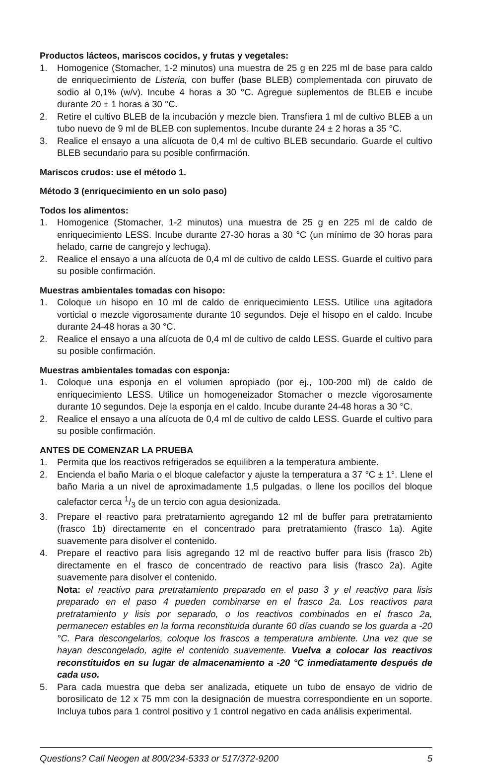Productos lácteos, mariscos cocidos, y frutas y vegetales:
1. Homogenice (Stomacher, 1-2 minutos) una muestra de 25 g en 225 ml de base para caldo de enriquecimiento de Listeria, con buffer (base BLEB) complementada con piruvato de sodio al 0,1% (w/v). Incube 4 horas a 30 °C. Agregue suplementos de BLEB e incube durante 20 ± 1 horas a 30 °C.
2. Retire el cultivo BLEB de la incubación y mezcle bien. Transfiera 1 ml de cultivo BLEB a un tubo nuevo de 9 ml de BLEB con suplementos. Incube durante 24 ± 2 horas a 35 °C.
3. Realice el ensayo a una alícuota de 0,4 ml de cultivo BLEB secundario. Guarde el cultivo BLEB secundario para su posible confirmación.
Mariscos crudos: use el método 1.
Método 3 (enriquecimiento en un solo paso)
Todos los alimentos:
1. Homogenice (Stomacher, 1-2 minutos) una muestra de 25 g en 225 ml de caldo de enriquecimiento LESS. Incube durante 27-30 horas a 30 °C (un mínimo de 30 horas para helado, carne de cangrejo y lechuga).
2. Realice el ensayo a una alícuota de 0,4 ml de cultivo de caldo LESS. Guarde el cultivo para su posible confirmación.
Muestras ambientales tomadas con hisopo:
1. Coloque un hisopo en 10 ml de caldo de enriquecimiento LESS. Utilice una agitadora vorticial o mezcle vigorosamente durante 10 segundos. Deje el hisopo en el caldo. Incube durante 24-48 horas a 30 °C.
2. Realice el ensayo a una alícuota de 0,4 ml de cultivo de caldo LESS. Guarde el cultivo para su posible confirmación.
Muestras ambientales tomadas con esponja:
1. Coloque una esponja en el volumen apropiado (por ej., 100-200 ml) de caldo de enriquecimiento LESS. Utilice un homogeneizador Stomacher o mezcle vigorosamente durante 10 segundos. Deje la esponja en el caldo. Incube durante 24-48 horas a 30 °C.
2. Realice el ensayo a una alícuota de 0,4 ml de cultivo de caldo LESS. Guarde el cultivo para su posible confirmación.
ANTES DE COMENZAR LA PRUEBA
1. Permita que los reactivos refrigerados se equilibren a la temperatura ambiente.
2. Encienda el baño Maria o el bloque calefactor y ajuste la temperatura a 37 °C ± 1°. Llene el baño Maria a un nivel de aproximadamente 1,5 pulgadas, o llene los pocillos del bloque calefactor cerca 1/3 de un tercio con agua desionizada.
3. Prepare el reactivo para pretratamiento agregando 12 ml de buffer para pretratamiento (frasco 1b) directamente en el concentrado para pretratamiento (frasco 1a). Agite suavemente para disolver el contenido.
4. Prepare el reactivo para lisis agregando 12 ml de reactivo buffer para lisis (frasco 2b) directamente en el frasco de concentrado de reactivo para lisis (frasco 2a). Agite suavemente para disolver el contenido.
Nota: el reactivo para pretratamiento preparado en el paso 3 y el reactivo para lisis preparado en el paso 4 pueden combinarse en el frasco 2a. Los reactivos para pretratamiento y lisis por separado, o los reactivos combinados en el frasco 2a, permanecen estables en la forma reconstituida durante 60 días cuando se los guarda a -20 °C. Para descongelarlos, coloque los frascos a temperatura ambiente. Una vez que se hayan descongelado, agite el contenido suavemente. Vuelva a colocar los reactivos reconstituidos en su lugar de almacenamiento a -20 °C inmediatamente después de cada uso.
5. Para cada muestra que deba ser analizada, etiquete un tubo de ensayo de vidrio de borosilicato de 12 x 75 mm con la designación de muestra correspondiente en un soporte. Incluya tubos para 1 control positivo y 1 control negativo en cada análisis experimental.
Questions? Call Neogen at 800/234-5333 or 517/372-9200 5